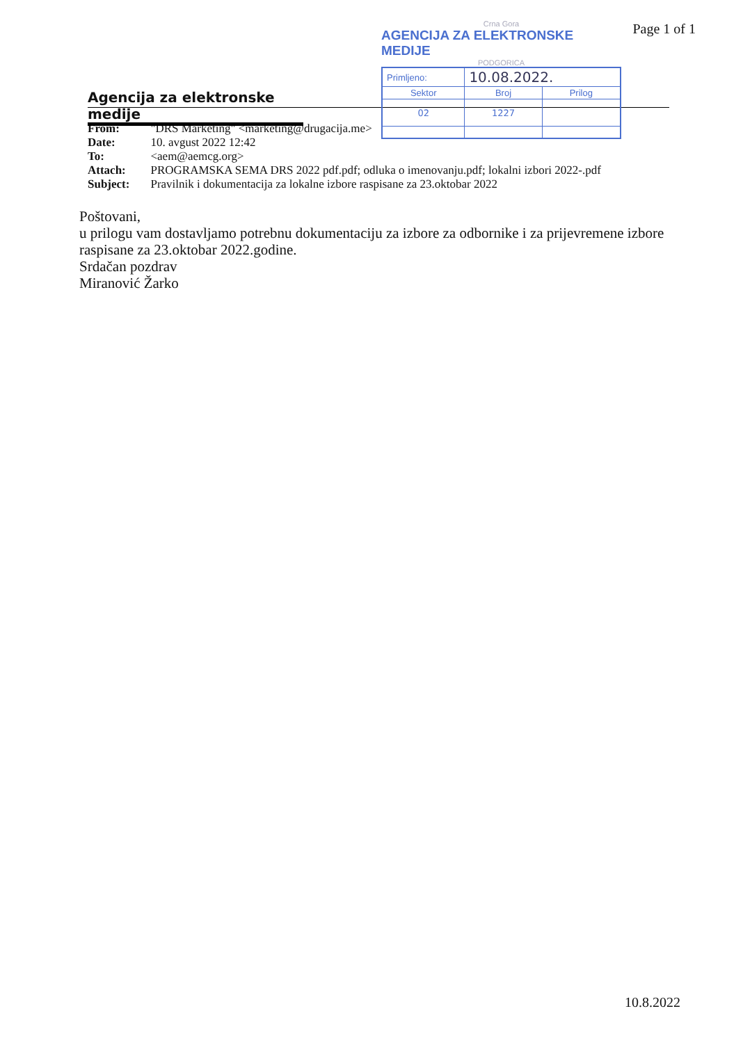Page 1 of 1
Agencija za elektronske medije
Crna Gora
AGENCIJA ZA ELEKTRONSKE MEDIJE
PODGORICA
| Primljeno: | 10.08.2022. | |
| Sektor | Broj | Prilog |
| 02 | 1227 | |
| From: | "DRS Marketing" <marketing@drugacija.me> |
| Date: | 10. avgust 2022 12:42 |
| To: | <aem@aemcg.org> |
| Attach: | PROGRAMSKA SEMA DRS 2022 pdf.pdf; odluka o imenovanju.pdf; lokalni izbori 2022-.pdf |
| Subject: | Pravilnik i dokumentacija za lokalne izbore raspisane za 23.oktobar 2022 |
Poštovani,
u prilogu vam dostavljamo potrebnu dokumentaciju za izbore za odbornike i za prijevremene izbore raspisane za 23.oktobar 2022.godine.
Srdačan pozdrav
Miranović Žarko
10.8.2022